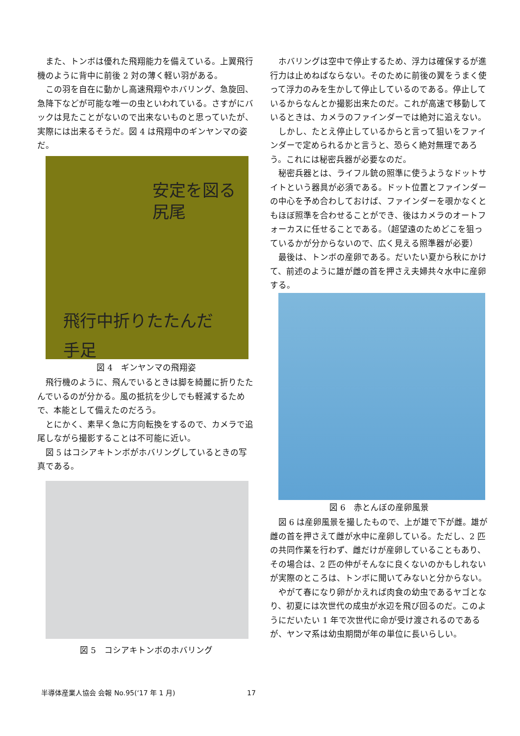また、トンボは優れた飛翔能力を備えている。上翼飛行機のように背中に前後 2 対の薄く軽い羽がある。
この羽を自在に動かし高速飛翔やホバリング、急旋回、急降下などが可能な唯一の虫といわれている。さすがにバックは見たことがないので出来ないものと思っていたが、実際には出来るそうだ。図 4 は飛翔中のギンヤンマの姿だ。
安定を図る
尻尾
飛行中折りたたんだ
手足
図 4　ギンヤンマの飛翔姿
飛行機のように、飛んでいるときは脚を綺麗に折りたたんでいるのが分かる。風の抵抗を少しでも軽減するためで、本能として備えたのだろう。
とにかく、素早く急に方向転換をするので、カメラで追尾しながら撮影することは不可能に近い。
図 5 はコシアキトンボがホバリングしているときの写真である。
図 5　コシアキトンボのホバリング
ホバリングは空中で停止するため、浮力は確保するが進行力は止めねばならない。そのために前後の翼をうまく使って浮力のみを生かして停止しているのである。停止しているからなんとか撮影出来たのだ。これが高速で移動しているときは、カメラのファインダーでは絶対に追えない。
しかし、たとえ停止しているからと言って狙いをファインダーで定められるかと言うと、恐らく絶対無理であろう。これには秘密兵器が必要なのだ。
秘密兵器とは、ライフル銃の照準に使うようなドットサイトという器具が必須である。ドット位置とファインダーの中心を予め合わしておけば、ファインダーを覗かなくともほぼ照準を合わせることができ、後はカメラのオートフォーカスに任せることである。（超望遠のためどこを狙っているかが分からないので、広く見える照準器が必要）
最後は、トンボの産卵である。だいたい夏から秋にかけて、前述のように雄が雌の首を押さえ夫婦共々水中に産卵する。
図 6　赤とんぼの産卵風景
図 6 は産卵風景を撮したもので、上が雄で下が雌。雄が雌の首を押さえて雌が水中に産卵している。ただし、2 匹の共同作業を行わず、雌だけが産卵していることもあり、その場合は、2 匹の仲がそんなに良くないのかもしれないが実際のところは、トンボに聞いてみないと分からない。
やがて春になり卵がかえれば肉食の幼虫であるヤゴとなり、初夏には次世代の成虫が水辺を飛び回るのだ。このようにだいたい 1 年で次世代に命が受け渡されるのであるが、ヤンマ系は幼虫期間が年の単位に長いらしい。
半導体産業人協会 会報 No.95(‘17 年 1 月)
17